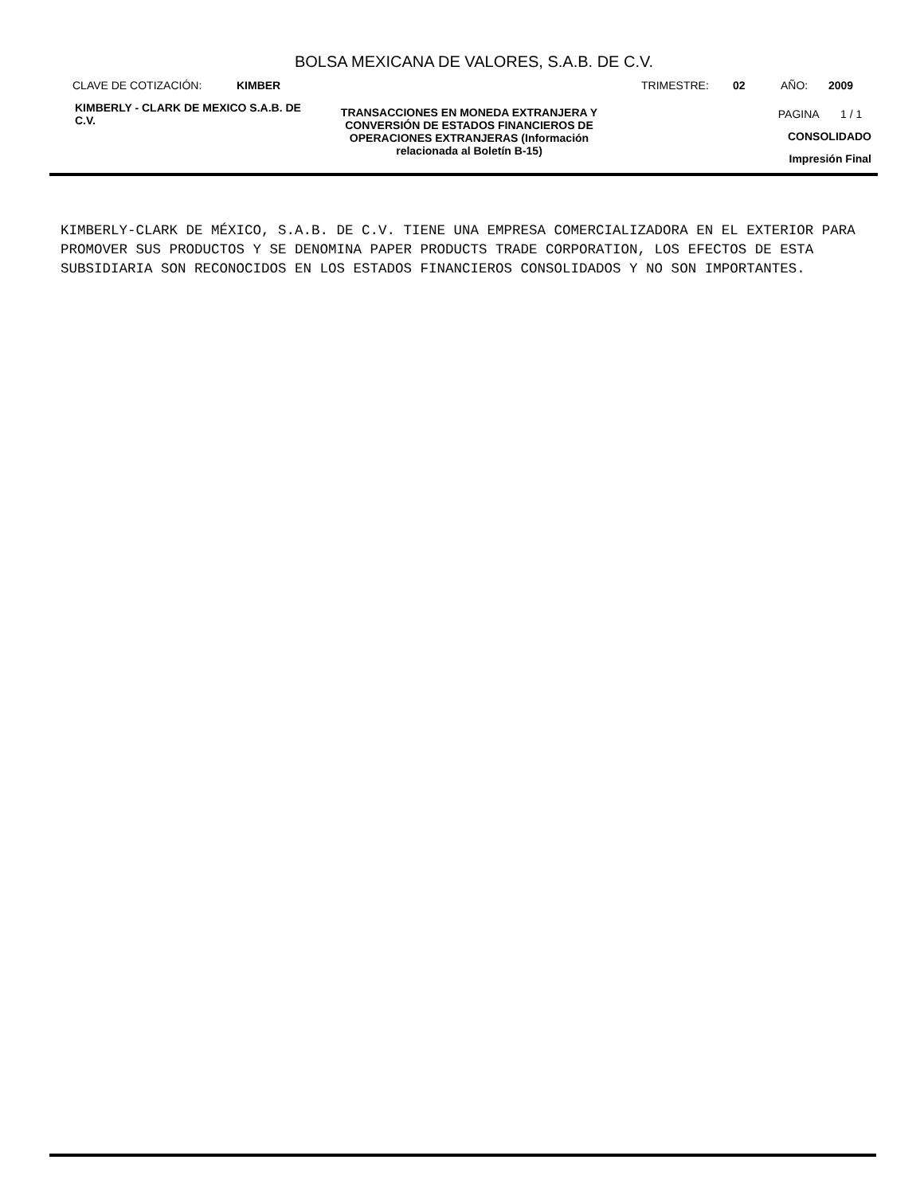BOLSA MEXICANA DE VALORES, S.A.B. DE C.V.
CLAVE DE COTIZACIÓN: KIMBER TRIMESTRE: 02 AÑO: 2009
KIMBERLY - CLARK DE MEXICO S.A.B. DE C.V. TRANSACCIONES EN MONEDA EXTRANJERA Y CONVERSIÓN DE ESTADOS FINANCIEROS DE OPERACIONES EXTRANJERAS (Información relacionada al Boletín B-15)
PAGINA 1 / 1
CONSOLIDADO
Impresión Final
KIMBERLY-CLARK DE MÉXICO, S.A.B. DE C.V. TIENE UNA EMPRESA COMERCIALIZADORA EN EL EXTERIOR PARA PROMOVER SUS PRODUCTOS Y SE DENOMINA PAPER PRODUCTS TRADE CORPORATION, LOS EFECTOS DE ESTA SUBSIDIARIA SON RECONOCIDOS EN LOS ESTADOS FINANCIEROS CONSOLIDADOS Y NO SON IMPORTANTES.